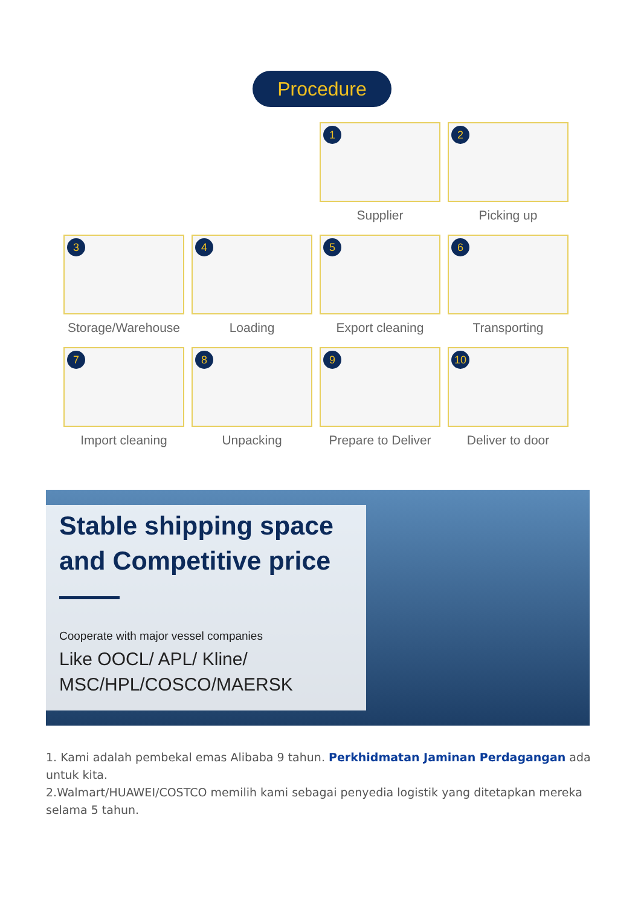Procedure
1
Supplier
2
Picking up
3
Storage/Warehouse
4
Loading
5
Export cleaning
6
Transporting
7
Import cleaning
8
Unpacking
9
Prepare to Deliver
10
Deliver to door
Stable shipping space
and Competitive price
Cooperate with major vessel companies
Like OOCL/ APL/ Kline/
MSC/HPL/COSCO/MAERSK
1. Kami adalah pembekal emas Alibaba 9 tahun. Perkhidmatan Jaminan Perdagangan ada untuk kita.
2.Walmart/HUAWEI/COSTCO memilih kami sebagai penyedia logistik yang ditetapkan mereka selama 5 tahun.